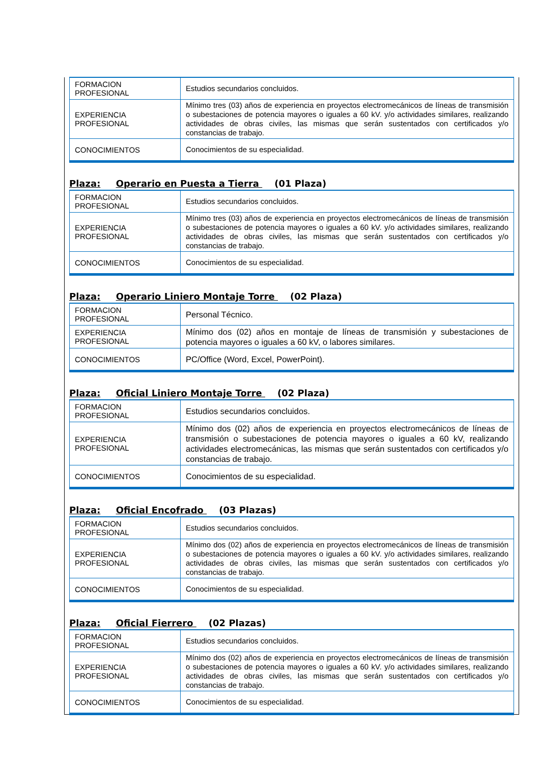| FORMACION PROFESIONAL | Estudios secundarios concluidos. |
| EXPERIENCIA PROFESIONAL | Mínimo tres (03) años de experiencia en proyectos electromecánicos de líneas de transmisión o subestaciones de potencia mayores o iguales a 60 kV. y/o actividades similares, realizando actividades de obras civiles, las mismas que serán sustentados con certificados y/o constancias de trabajo. |
| CONOCIMIENTOS | Conocimientos de su especialidad. |
Plaza: Operario en Puesta a Tierra (01 Plaza)
| FORMACION PROFESIONAL | Estudios secundarios concluidos. |
| EXPERIENCIA PROFESIONAL | Mínimo tres (03) años de experiencia en proyectos electromecánicos de líneas de transmisión o subestaciones de potencia mayores o iguales a 60 kV. y/o actividades similares, realizando actividades de obras civiles, las mismas que serán sustentados con certificados y/o constancias de trabajo. |
| CONOCIMIENTOS | Conocimientos de su especialidad. |
Plaza: Operario Liniero Montaje Torre (02 Plaza)
| FORMACION PROFESIONAL | Personal Técnico. |
| EXPERIENCIA PROFESIONAL | Mínimo dos (02) años en montaje de líneas de transmisión y subestaciones de potencia mayores o iguales a 60 kV, o labores similares. |
| CONOCIMIENTOS | PC/Office (Word, Excel, PowerPoint). |
Plaza: Oficial Liniero Montaje Torre (02 Plaza)
| FORMACION PROFESIONAL | Estudios secundarios concluidos. |
| EXPERIENCIA PROFESIONAL | Mínimo dos (02) años de experiencia en proyectos electromecánicos de líneas de transmisión o subestaciones de potencia mayores o iguales a 60 kV, realizando actividades electromecánicas, las mismas que serán sustentados con certificados y/o constancias de trabajo. |
| CONOCIMIENTOS | Conocimientos de su especialidad. |
Plaza: Oficial Encofrado (03 Plazas)
| FORMACION PROFESIONAL | Estudios secundarios concluidos. |
| EXPERIENCIA PROFESIONAL | Mínimo dos (02) años de experiencia en proyectos electromecánicos de líneas de transmisión o subestaciones de potencia mayores o iguales a 60 kV. y/o actividades similares, realizando actividades de obras civiles, las mismas que serán sustentados con certificados y/o constancias de trabajo. |
| CONOCIMIENTOS | Conocimientos de su especialidad. |
Plaza: Oficial Fierrero (02 Plazas)
| FORMACION PROFESIONAL | Estudios secundarios concluidos. |
| EXPERIENCIA PROFESIONAL | Mínimo dos (02) años de experiencia en proyectos electromecánicos de líneas de transmisión o subestaciones de potencia mayores o iguales a 60 kV. y/o actividades similares, realizando actividades de obras civiles, las mismas que serán sustentados con certificados y/o constancias de trabajo. |
| CONOCIMIENTOS | Conocimientos de su especialidad. |